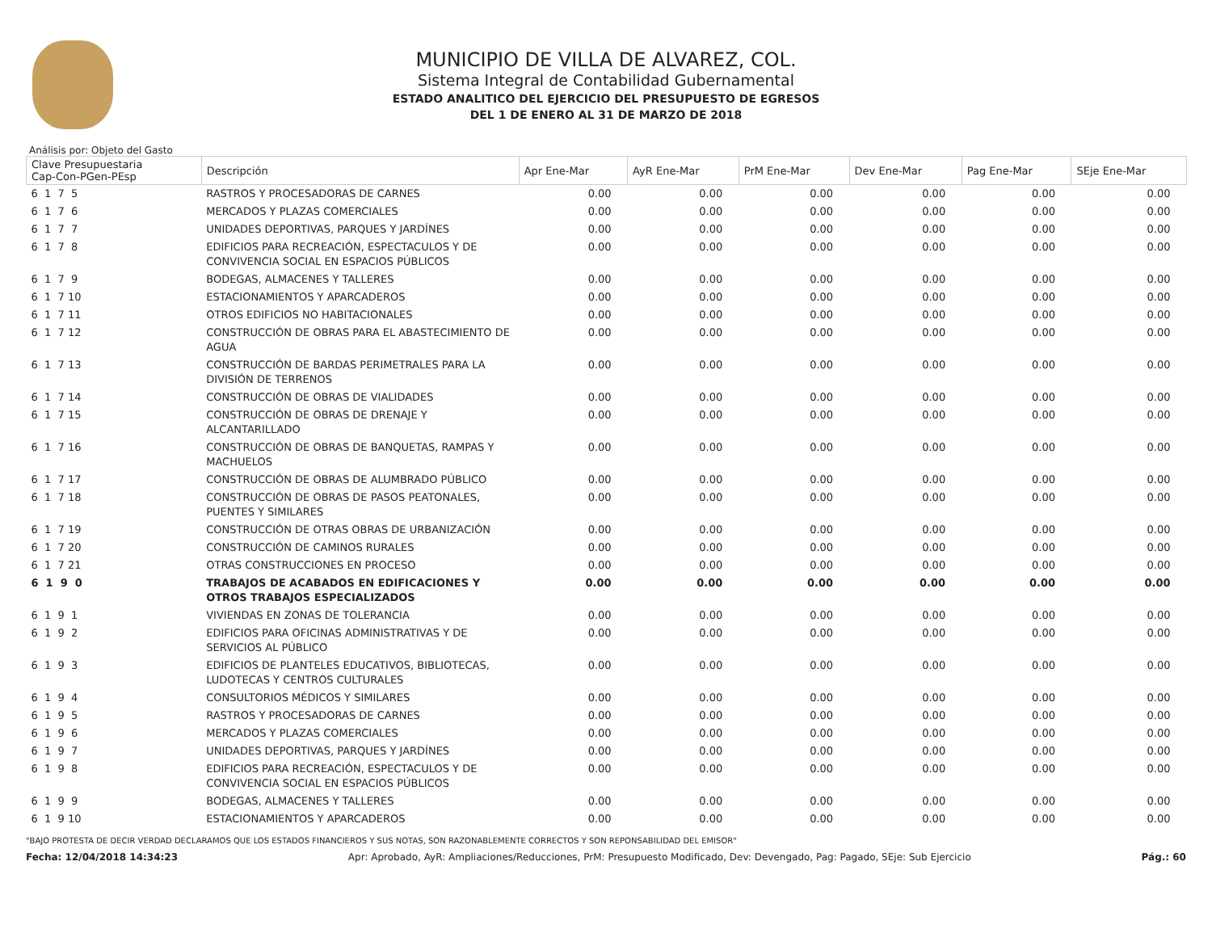MUNICIPIO DE VILLA DE ALVAREZ, COL.
Sistema Integral de Contabilidad Gubernamental
ESTADO ANALITICO DEL EJERCICIO DEL PRESUPUESTO DE EGRESOS
DEL 1 DE ENERO AL 31 DE MARZO DE 2018
Análisis por: Objeto del Gasto
| Clave Presupuestaria Cap-Con-PGen-PEsp | Descripción | Apr Ene-Mar | AyR Ene-Mar | PrM Ene-Mar | Dev Ene-Mar | Pag Ene-Mar | SEje Ene-Mar |
| --- | --- | --- | --- | --- | --- | --- | --- |
| 6 1 7 5 | RASTROS Y PROCESADORAS DE CARNES | 0.00 | 0.00 | 0.00 | 0.00 | 0.00 | 0.00 |
| 6 1 7 6 | MERCADOS Y PLAZAS COMERCIALES | 0.00 | 0.00 | 0.00 | 0.00 | 0.00 | 0.00 |
| 6 1 7 7 | UNIDADES DEPORTIVAS, PARQUES Y JARDÍNES | 0.00 | 0.00 | 0.00 | 0.00 | 0.00 | 0.00 |
| 6 1 7 8 | EDIFICIOS PARA RECREACIÓN, ESPECTACULOS Y DE CONVIVENCIA SOCIAL EN ESPACIOS PÚBLICOS | 0.00 | 0.00 | 0.00 | 0.00 | 0.00 | 0.00 |
| 6 1 7 9 | BODEGAS, ALMACENES Y TALLERES | 0.00 | 0.00 | 0.00 | 0.00 | 0.00 | 0.00 |
| 6 1 7 10 | ESTACIONAMIENTOS Y APARCADEROS | 0.00 | 0.00 | 0.00 | 0.00 | 0.00 | 0.00 |
| 6 1 7 11 | OTROS EDIFICIOS NO HABITACIONALES | 0.00 | 0.00 | 0.00 | 0.00 | 0.00 | 0.00 |
| 6 1 7 12 | CONSTRUCCIÓN DE OBRAS PARA EL ABASTECIMIENTO DE AGUA | 0.00 | 0.00 | 0.00 | 0.00 | 0.00 | 0.00 |
| 6 1 7 13 | CONSTRUCCIÓN DE BARDAS PERIMETRALES PARA LA DIVISIÓN DE TERRENOS | 0.00 | 0.00 | 0.00 | 0.00 | 0.00 | 0.00 |
| 6 1 7 14 | CONSTRUCCIÓN DE OBRAS DE VIALIDADES | 0.00 | 0.00 | 0.00 | 0.00 | 0.00 | 0.00 |
| 6 1 7 15 | CONSTRUCCIÓN DE OBRAS DE DRENAJE Y ALCANTARILLADO | 0.00 | 0.00 | 0.00 | 0.00 | 0.00 | 0.00 |
| 6 1 7 16 | CONSTRUCCIÓN DE OBRAS DE BANQUETAS, RAMPAS Y MACHUELOS | 0.00 | 0.00 | 0.00 | 0.00 | 0.00 | 0.00 |
| 6 1 7 17 | CONSTRUCCIÓN DE OBRAS DE ALUMBRADO PÚBLICO | 0.00 | 0.00 | 0.00 | 0.00 | 0.00 | 0.00 |
| 6 1 7 18 | CONSTRUCCIÓN DE OBRAS DE PASOS PEATONALES, PUENTES Y SIMILARES | 0.00 | 0.00 | 0.00 | 0.00 | 0.00 | 0.00 |
| 6 1 7 19 | CONSTRUCCIÓN DE OTRAS OBRAS DE URBANIZACIÓN | 0.00 | 0.00 | 0.00 | 0.00 | 0.00 | 0.00 |
| 6 1 7 20 | CONSTRUCCIÓN DE CAMINOS RURALES | 0.00 | 0.00 | 0.00 | 0.00 | 0.00 | 0.00 |
| 6 1 7 21 | OTRAS CONSTRUCCIONES EN PROCESO | 0.00 | 0.00 | 0.00 | 0.00 | 0.00 | 0.00 |
| 6 1 9 0 | TRABAJOS DE ACABADOS EN EDIFICACIONES Y OTROS TRABAJOS ESPECIALIZADOS | 0.00 | 0.00 | 0.00 | 0.00 | 0.00 | 0.00 |
| 6 1 9 1 | VIVIENDAS EN ZONAS DE TOLERANCIA | 0.00 | 0.00 | 0.00 | 0.00 | 0.00 | 0.00 |
| 6 1 9 2 | EDIFICIOS PARA OFICINAS ADMINISTRATIVAS Y DE SERVICIOS AL PÚBLICO | 0.00 | 0.00 | 0.00 | 0.00 | 0.00 | 0.00 |
| 6 1 9 3 | EDIFICIOS DE PLANTELES EDUCATIVOS, BIBLIOTECAS, LUDOTECAS Y CENTROS CULTURALES | 0.00 | 0.00 | 0.00 | 0.00 | 0.00 | 0.00 |
| 6 1 9 4 | CONSULTORIOS MÉDICOS Y SIMILARES | 0.00 | 0.00 | 0.00 | 0.00 | 0.00 | 0.00 |
| 6 1 9 5 | RASTROS Y PROCESADORAS DE CARNES | 0.00 | 0.00 | 0.00 | 0.00 | 0.00 | 0.00 |
| 6 1 9 6 | MERCADOS Y PLAZAS COMERCIALES | 0.00 | 0.00 | 0.00 | 0.00 | 0.00 | 0.00 |
| 6 1 9 7 | UNIDADES DEPORTIVAS, PARQUES Y JARDÍNES | 0.00 | 0.00 | 0.00 | 0.00 | 0.00 | 0.00 |
| 6 1 9 8 | EDIFICIOS PARA RECREACIÓN, ESPECTACULOS Y DE CONVIVENCIA SOCIAL EN ESPACIOS PÚBLICOS | 0.00 | 0.00 | 0.00 | 0.00 | 0.00 | 0.00 |
| 6 1 9 9 | BODEGAS, ALMACENES Y TALLERES | 0.00 | 0.00 | 0.00 | 0.00 | 0.00 | 0.00 |
| 6 1 9 10 | ESTACIONAMIENTOS Y APARCADEROS | 0.00 | 0.00 | 0.00 | 0.00 | 0.00 | 0.00 |
"BAJO PROTESTA DE DECIR VERDAD DECLARAMOS QUE LOS ESTADOS FINANCIEROS Y SUS NOTAS, SON RAZONABLEMENTE CORRECTOS Y SON REPONSABILIDAD DEL EMISOR"
Fecha: 12/04/2018 14:34:23 Apr: Aprobado, AyR: Ampliaciones/Reducciones, PrM: Presupuesto Modificado, Dev: Devengado, Pag: Pagado, SEje: Sub Ejercicio Pág.: 60